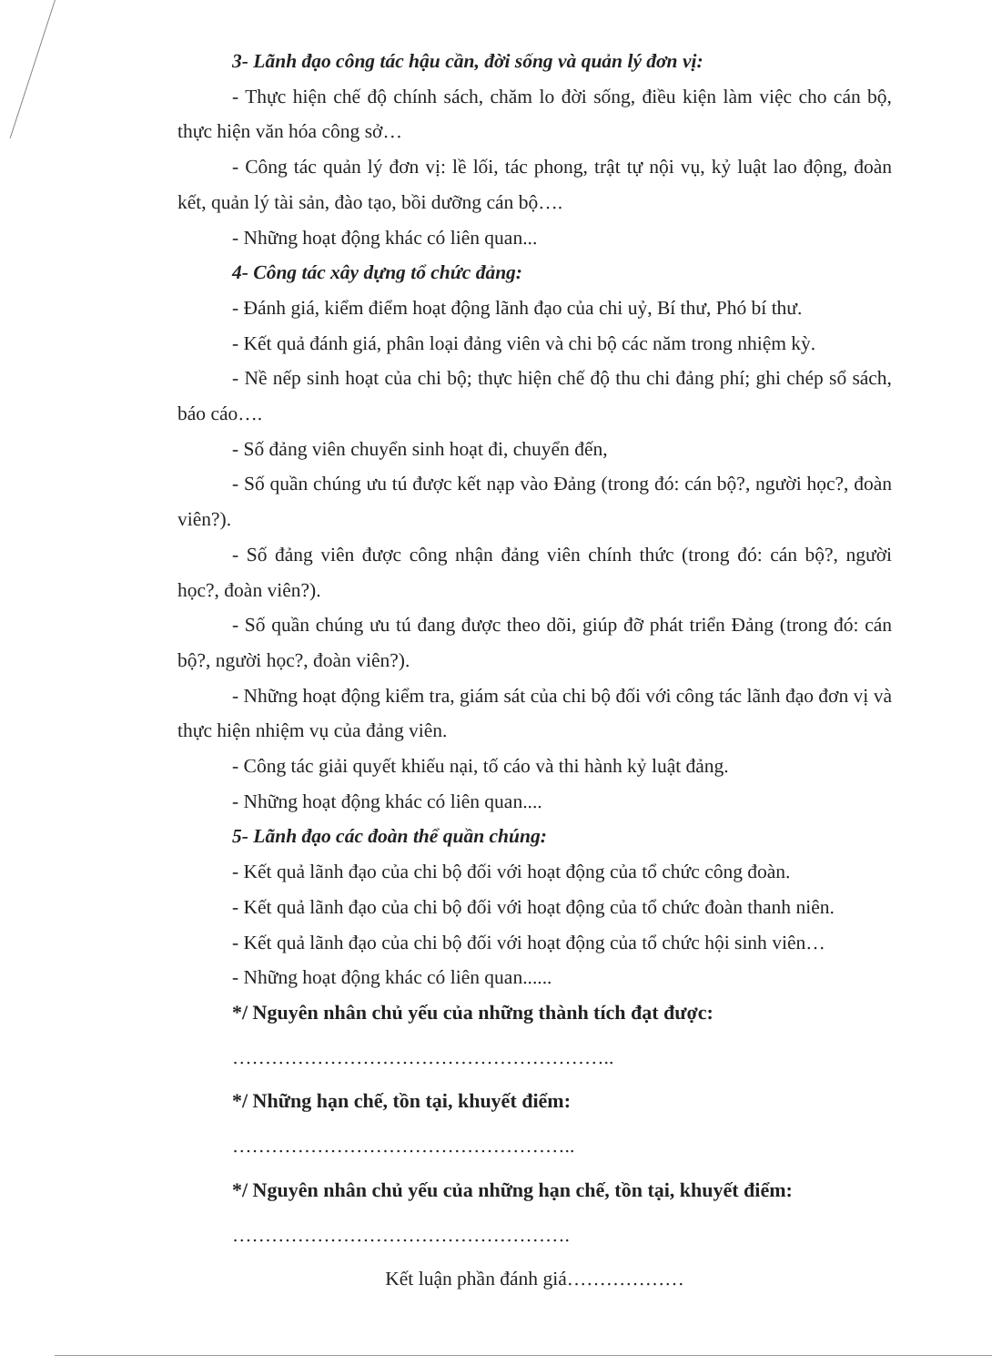3- Lãnh đạo công tác hậu cần, đời sống và quản lý đơn vị:
- Thực hiện chế độ chính sách, chăm lo đời sống, điều kiện làm việc cho cán bộ, thực hiện văn hóa công sở…
- Công tác quản lý đơn vị: lề lối, tác phong, trật tự nội vụ, kỷ luật lao động, đoàn kết, quản lý tài sản, đào tạo, bồi dưỡng cán bộ….
- Những hoạt động khác có liên quan...
4- Công tác xây dựng tổ chức đảng:
- Đánh giá, kiểm điểm hoạt động lãnh đạo của chi uỷ, Bí thư, Phó bí thư.
- Kết quả đánh giá, phân loại đảng viên và chi bộ các năm trong nhiệm kỳ.
- Nề nếp sinh hoạt của chi bộ; thực hiện chế độ thu chi đảng phí; ghi chép sổ sách, báo cáo….
- Số đảng viên chuyển sinh hoạt đi, chuyển đến,
- Số quần chúng ưu tú được kết nạp vào Đảng (trong đó: cán bộ?, người học?, đoàn viên?).
- Số đảng viên được công nhận đảng viên chính thức (trong đó: cán bộ?, người học?, đoàn viên?).
- Số quần chúng ưu tú đang được theo dõi, giúp đỡ phát triển Đảng (trong đó: cán bộ?, người học?, đoàn viên?).
- Những hoạt động kiểm tra, giám sát của chi bộ đối với công tác lãnh đạo đơn vị và thực hiện nhiệm vụ của đảng viên.
- Công tác giải quyết khiếu nại, tố cáo và thi hành kỷ luật đảng.
- Những hoạt động khác có liên quan....
5- Lãnh đạo các đoàn thể quần chúng:
- Kết quả lãnh đạo của chi bộ đối với hoạt động của tổ chức công đoàn.
- Kết quả lãnh đạo của chi bộ đối với hoạt động của tổ chức đoàn thanh niên.
- Kết quả lãnh đạo của chi bộ đối với hoạt động của tổ chức hội sinh viên…
- Những hoạt động khác có liên quan......
*/ Nguyên nhân chủ yếu của những thành tích đạt được:
…………………………………………………..
*/ Những hạn chế, tồn tại, khuyết điểm:
……………………………………………..
*/ Nguyên nhân chủ yếu của những hạn chế, tồn tại, khuyết điểm:
…………………………………………….
Kết luận phần đánh giá………………